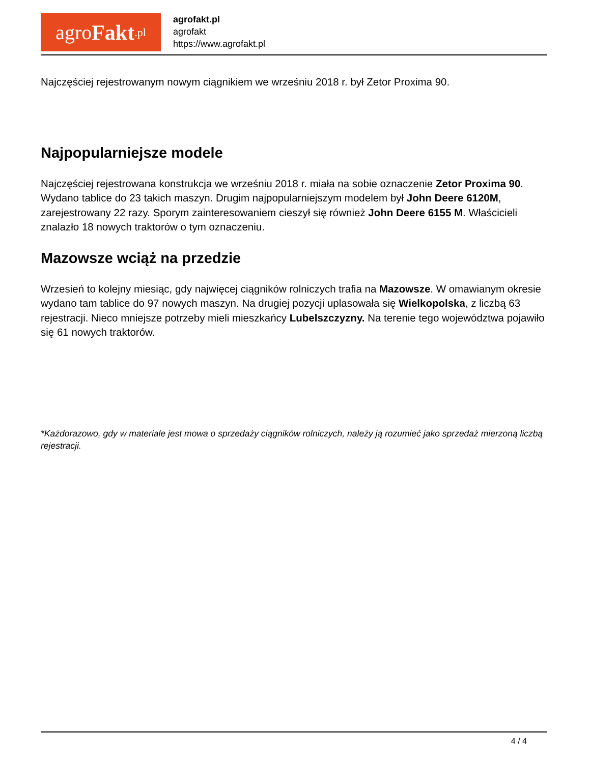agro Fakt.pl
agrofakt.pl
agrofakt
https://www.agrofakt.pl
Najczęściej rejestrowanym nowym ciągnikiem we wrześniu 2018 r. był Zetor Proxima 90.
Najpopularniejsze modele
Najczęściej rejestrowana konstrukcja we wrześniu 2018 r. miała na sobie oznaczenie Zetor Proxima 90. Wydano tablice do 23 takich maszyn. Drugim najpopularniejszym modelem był John Deere 6120M, zarejestrowany 22 razy. Sporym zainteresowaniem cieszył się również John Deere 6155 M. Właścicieli znalazło 18 nowych traktorów o tym oznaczeniu.
Mazowsze wciąż na przedzie
Wrzesień to kolejny miesiąc, gdy najwięcej ciągników rolniczych trafia na Mazowsze. W omawianym okresie wydano tam tablice do 97 nowych maszyn. Na drugiej pozycji uplasowała się Wielkopolska, z liczbą 63 rejestracji. Nieco mniejsze potrzeby mieli mieszkańcy Lubelszczyzny. Na terenie tego województwa pojawiło się 61 nowych traktorów.
*Każdorazowo, gdy w materiale jest mowa o sprzedaży ciągników rolniczych, należy ją rozumieć jako sprzedaż mierzoną liczbą rejestracji.
4 / 4